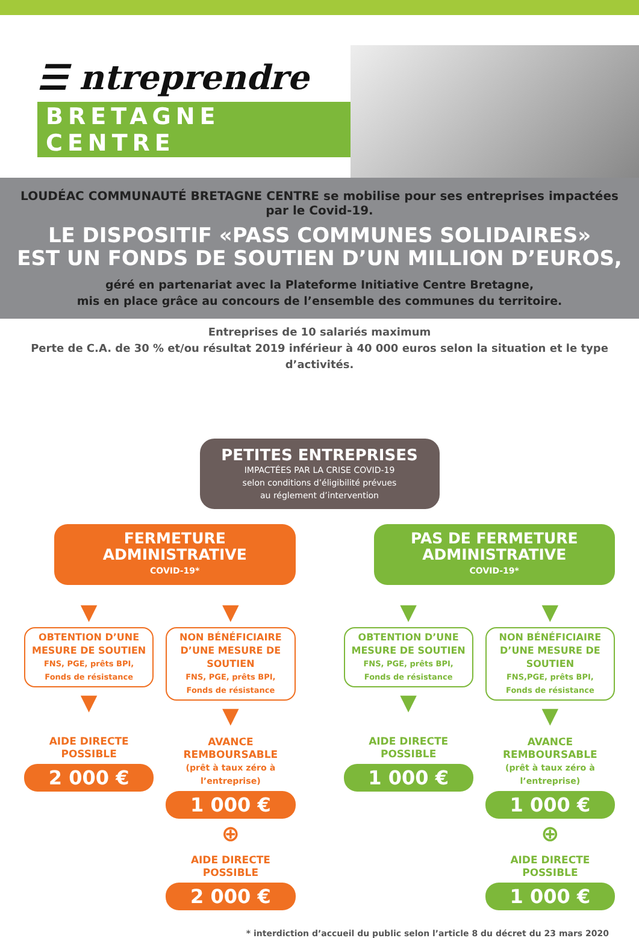☰ ntreprendre
BRETAGNE CENTRE
LOUDÉAC COMMUNAUTÉ BRETAGNE CENTRE se mobilise pour ses entreprises impactées par le Covid-19.
LE DISPOSITIF «PASS COMMUNES SOLIDAIRES»
EST UN FONDS DE SOUTIEN D’UN MILLION D’EUROS,
géré en partenariat avec la Plateforme Initiative Centre Bretagne,
mis en place grâce au concours de l’ensemble des communes du territoire.
Entreprises de 10 salariés maximum
Perte de C.A. de 30 % et/ou résultat 2019 inférieur à 40 000 euros selon la situation et le type d’activités.
PETITES ENTREPRISES
IMPACTÉES PAR LA CRISE COVID-19
selon conditions d’éligibilité prévues
au réglement d’intervention
FERMETURE
ADMINISTRATIVE
COVID-19*
▼
OBTENTION D’UNE
MESURE DE SOUTIEN
FNS, PGE, prêts BPI,
Fonds de résistance
▼
AIDE DIRECTE
POSSIBLE
2 000 €
▼
NON BÉNÉFICIAIRE
D’UNE MESURE DE SOUTIEN
FNS, PGE, prêts BPI,
Fonds de résistance
▼
AVANCE
REMBOURSABLE
(prêt à taux zéro à l’entreprise)
1 000 €
⊕
AIDE DIRECTE
POSSIBLE
2 000 €
PAS DE FERMETURE
ADMINISTRATIVE
COVID-19*
▼
OBTENTION D’UNE
MESURE DE SOUTIEN
FNS, PGE, prêts BPI,
Fonds de résistance
▼
AIDE DIRECTE
POSSIBLE
1 000 €
▼
NON BÉNÉFICIAIRE
D’UNE MESURE DE SOUTIEN
FNS,PGE, prêts BPI,
Fonds de résistance
▼
AVANCE
REMBOURSABLE
(prêt à taux zéro à l’entreprise)
1 000 €
⊕
AIDE DIRECTE
POSSIBLE
1 000 €
* interdiction d’accueil du public selon l’article 8 du décret du 23 mars 2020